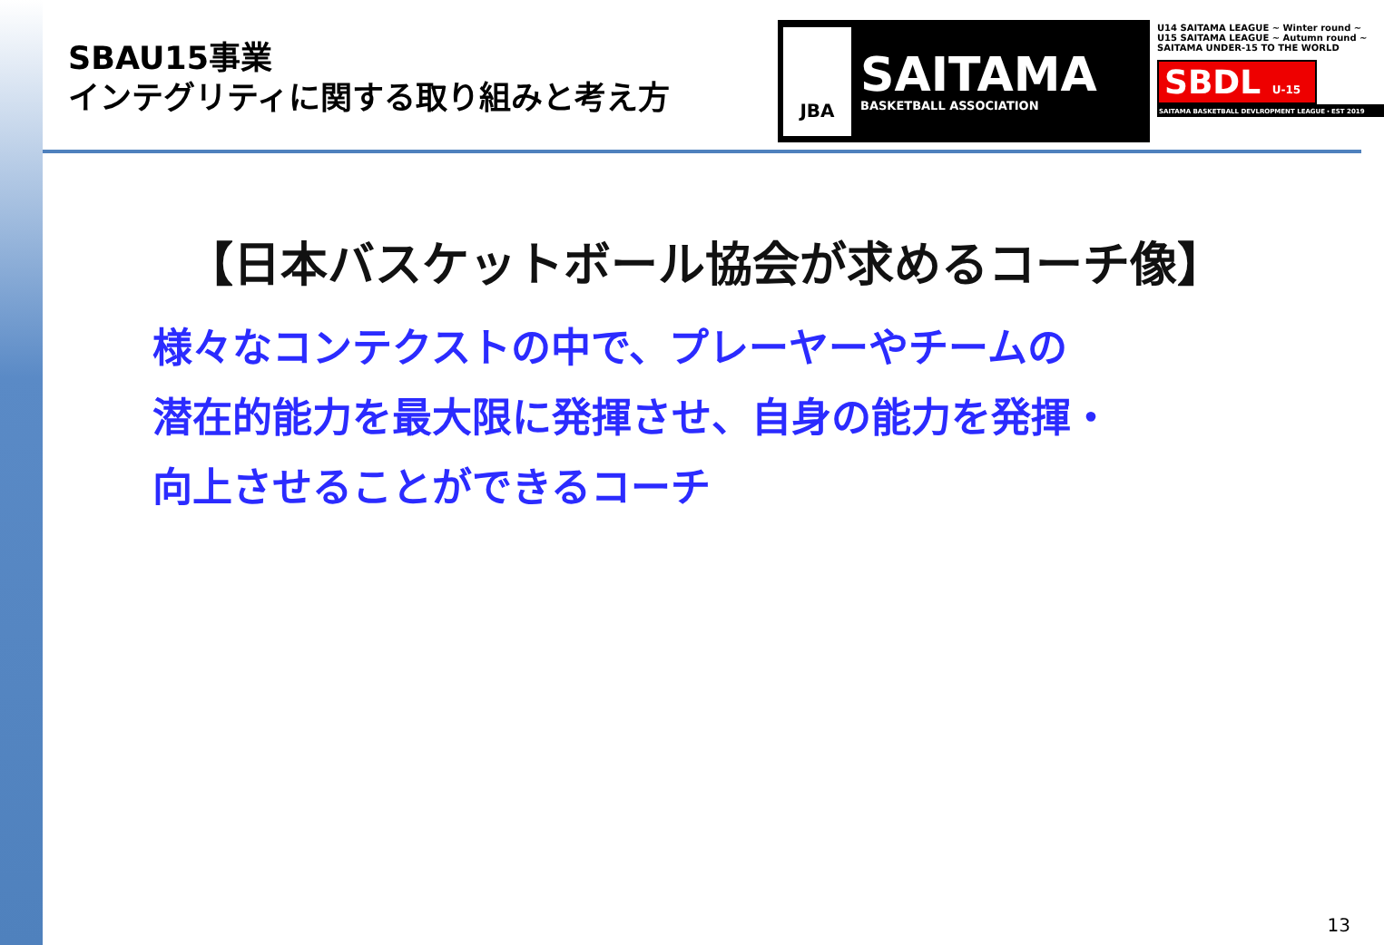SBAU15事業
インテグリティに関する取り組みと考え方
JBA
SAITAMA
BASKETBALL ASSOCIATION
U14 SAITAMA LEAGUE ~ Winter round ~ U15 SAITAMA LEAGUE ~ Autumn round ~
SAITAMA UNDER-15 TO THE WORLD
SBDL U-15
SAITAMA BASKETBALL DEVLROPMENT LEAGUE・EST 2019
【日本バスケットボール協会が求めるコーチ像】
様々なコンテクストの中で、プレーヤーやチームの
潜在的能力を最大限に発揮させ、自身の能力を発揮・
向上させることができるコーチ
13